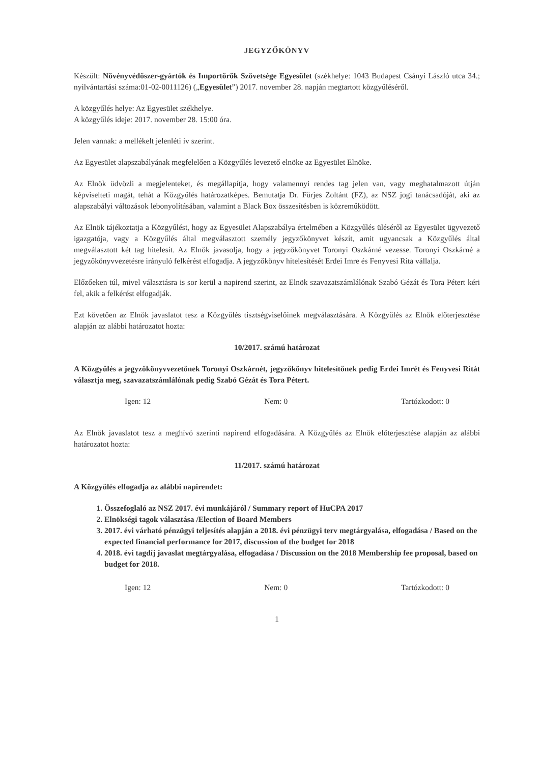JEGYZŐKÖNYV
Készült: Növényvédőszer-gyártók és Importőrök Szövetsége Egyesület (székhelye: 1043 Budapest Csányi László utca 34.; nyilvántartási száma:01-02-0011126) („Egyesület”) 2017. november 28. napján megtartott közgyűléséről.
A közgyűlés helye: Az Egyesület székhelye.
A közgyűlés ideje: 2017. november 28. 15:00 óra.
Jelen vannak: a mellékelt jelenléti ív szerint.
Az Egyesület alapszabályának megfelelően a Közgyűlés levezető elnöke az Egyesület Elnöke.
Az Elnök üdvözli a megjelenteket, és megállapítja, hogy valamennyi rendes tag jelen van, vagy meghatalmazott útján képviselteti magát, tehát a Közgyűlés határozatképes. Bemutatja Dr. Fürjes Zoltánt (FZ), az NSZ jogi tanácsadóját, aki az alapszabályi változások lebonyolításában, valamint a Black Box összesítésben is közreműködött.
Az Elnök tájékoztatja a Közgyűlést, hogy az Egyesület Alapszabálya értelmében a Közgyűlés üléséről az Egyesület ügyvezető igazgatója, vagy a Közgyűlés által megválasztott személy jegyzőkönyvet készít, amit ugyancsak a Közgyűlés által megválasztott két tag hitelesít. Az Elnök javasolja, hogy a jegyzőkönyvet Toronyi Oszkárné vezesse. Toronyi Oszkárné a jegyzőkönyvvezetésre irányuló felkérést elfogadja. A jegyzőkönyv hitelesítését Erdei Imre és Fenyvesi Rita vállalja.
Előzőeken túl, mivel választásra is sor kerül a napirend szerint, az Elnök szavazatszámlálónak Szabó Gézát és Tora Pétert kéri fel, akik a felkérést elfogadják.
Ezt követően az Elnök javaslatot tesz a Közgyűlés tisztségviselőinek megválasztására. A Közgyűlés az Elnök előterjesztése alapján az alábbi határozatot hozta:
10/2017. számú határozat
A Közgyűlés a jegyzőkönyvvezetőnek Toronyi Oszkárnét, jegyzőkönyv hitelesítőnek pedig Erdei Imrét és Fenyvesi Ritát választja meg, szavazatszámlálónak pedig Szabó Gézát és Tora Pétert.
Igen: 12 Nem: 0 Tartózkodott: 0
Az Elnök javaslatot tesz a meghívó szerinti napirend elfogadására. A Közgyűlés az Elnök előterjesztése alapján az alábbi határozatot hozta:
11/2017. számú határozat
A Közgyűlés elfogadja az alábbi napirendet:
1. Összefoglaló az NSZ 2017. évi munkájáról / Summary report of HuCPA 2017
2. Elnökségi tagok választása /Election of Board Members
3. 2017. évi várható pénzügyi teljesítés alapján a 2018. évi pénzügyi terv megtárgyalása, elfogadása / Based on the expected financial performance for 2017, discussion of the budget for 2018
4. 2018. évi tagdíj javaslat megtárgyalása, elfogadása / Discussion on the 2018 Membership fee proposal, based on budget for 2018.
Igen: 12 Nem: 0 Tartózkodott: 0
1